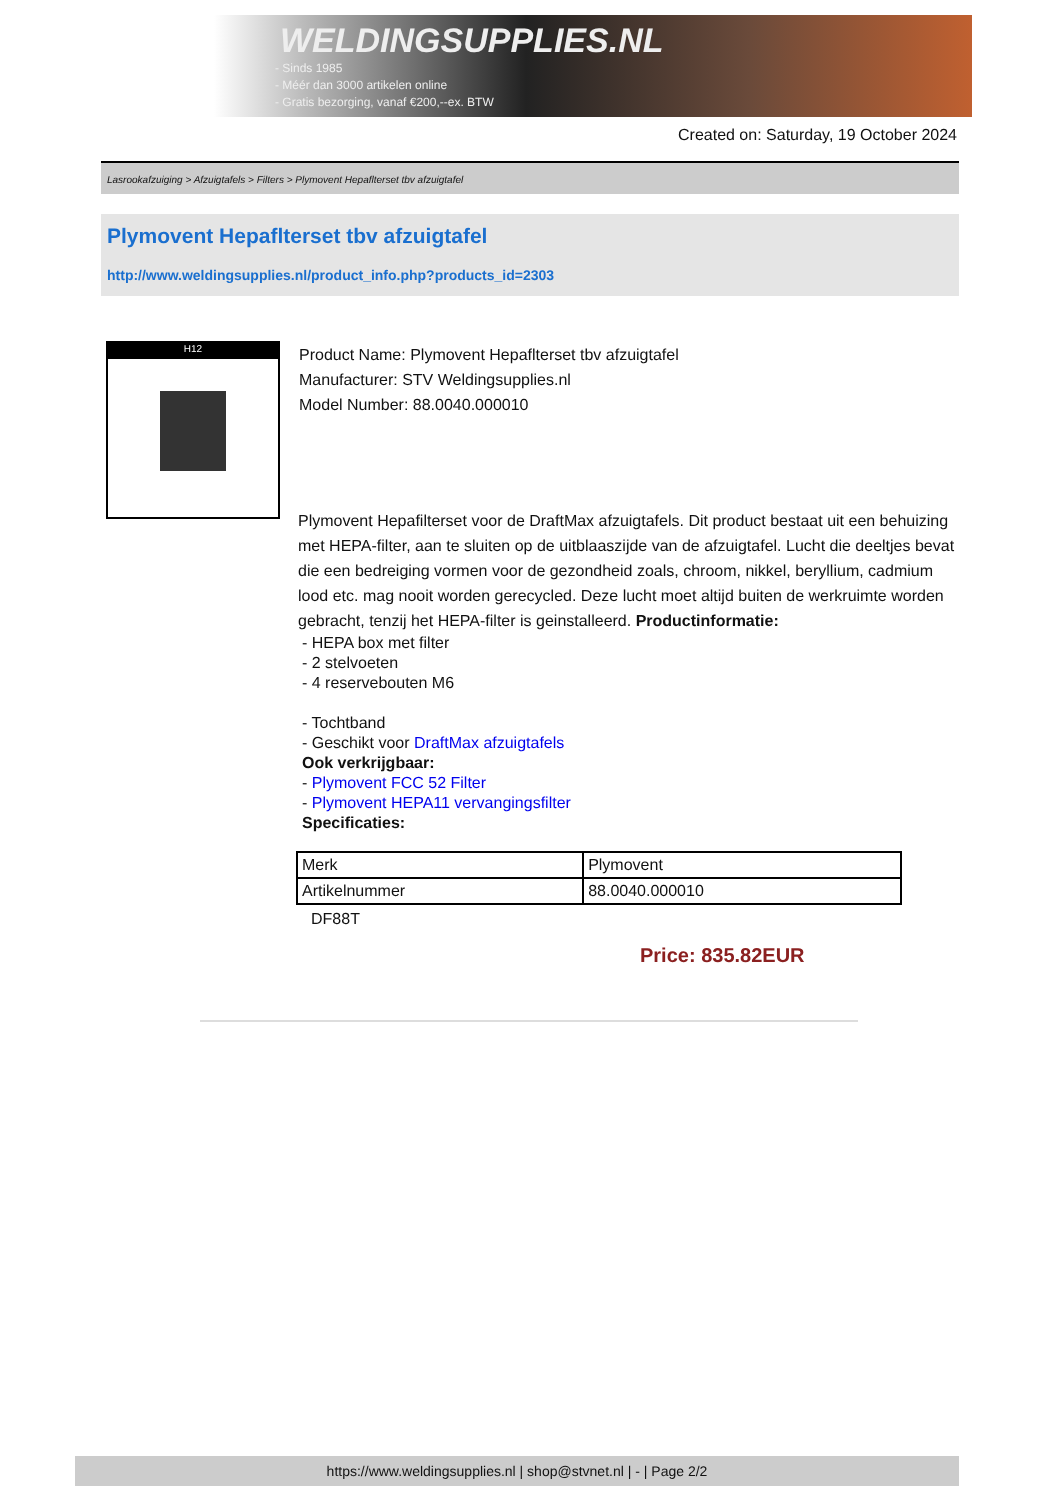WELDINGSUPPLIES.NL
- Sinds 1985
- Méér dan 3000 artikelen online
- Gratis bezorging, vanaf €200,--ex. BTW
Created on: Saturday, 19 October 2024
Lasrookafzuiging > Afzuigtafels > Filters > Plymovent Hepaflterset tbv afzuigtafel
Plymovent Hepaflterset tbv afzuigtafel
http://www.weldingsupplies.nl/product_info.php?products_id=2303
H12
Product Name: Plymovent Hepaflterset tbv afzuigtafel
Manufacturer: STV Weldingsupplies.nl
Model Number: 88.0040.000010
Plymovent Hepafilterset voor de DraftMax afzuigtafels. Dit product bestaat uit een behuizing met HEPA-filter, aan te sluiten op de uitblaaszijde van de afzuigtafel. Lucht die deeltjes bevat die een bedreiging vormen voor de gezondheid zoals, chroom, nikkel, beryllium, cadmium lood etc. mag nooit worden gerecycled. Deze lucht moet altijd buiten de werkruimte worden gebracht, tenzij het HEPA-filter is geinstalleerd. Productinformatie:
- HEPA box met filter
- 2 stelvoeten
- 4 reservebouten M6
- Tochtband
- Geschikt voor DraftMax afzuigtafels
Ook verkrijgbaar:
- Plymovent FCC 52 Filter
- Plymovent HEPA11 vervangingsfilter
Specificaties:
| Merk | Plymovent |
| Artikelnummer | 88.0040.000010 |
DF88T
Price: 835.82EUR
https://www.weldingsupplies.nl | shop@stvnet.nl | - | Page 2/2